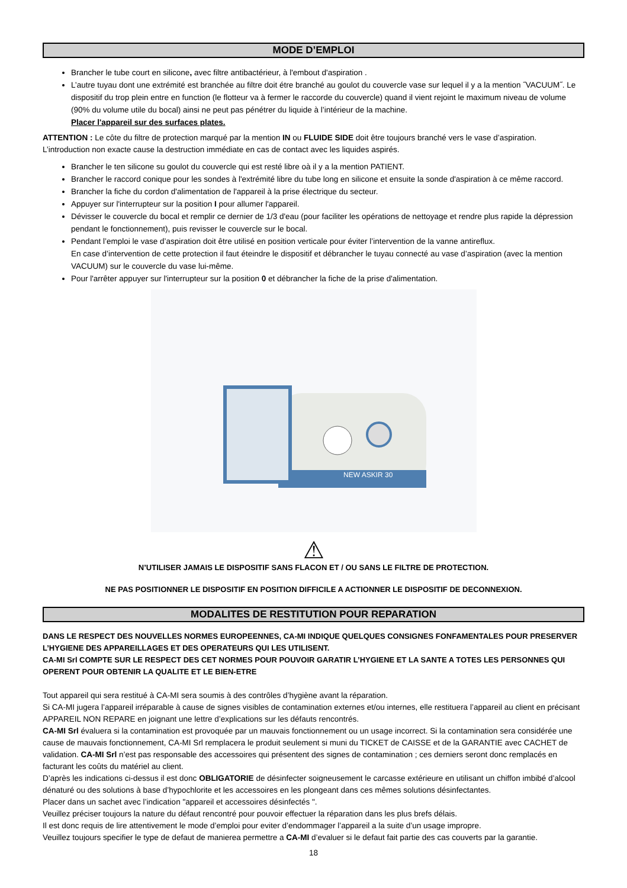MODE D’EMPLOI
Brancher le tube court en silicone, avec filtre antibactérieur, à l'embout d'aspiration .
L’autre tuyau dont une extrémité est branchée au filtre doit étre branché au goulot du couvercle vase sur lequel il y a la mention ˝VACUUM˝. Le dispositif du trop plein entre en function (le flotteur va à fermer le raccorde du couvercle) quand il vient rejoint le maximum niveau de volume (90% du volume utile du bocal) ainsi ne peut pas pénétrer du liquide à l’intérieur de la machine.
Placer l'appareil sur des surfaces plates.
ATTENTION : Le côte du filtre de protection marqué par la mention IN ou FLUIDE SIDE doit être toujours branché vers le vase d’aspiration. L’introduction non exacte cause la destruction immédiate en cas de contact avec les liquides aspirés.
Brancher le ten silicone su goulot du couvercle qui est resté libre oà il y a la mention PATIENT.
Brancher le raccord conique pour les sondes à l'extrémité libre du tube long en silicone et ensuite la sonde d'aspiration à ce même raccord.
Brancher la fiche du cordon d'alimentation de l'appareil à la prise électrique du secteur.
Appuyer sur l'interrupteur sur la position I pour allumer l'appareil.
Dévisser le couvercle du bocal et remplir ce dernier de 1/3 d'eau (pour faciliter les opérations de nettoyage et rendre plus rapide la dépression pendant le fonctionnement), puis revisser le couvercle sur le bocal.
Pendant l’emploi le vase d’aspiration doit être utilisé en position verticale pour éviter l’intervention de la vanne antireflux.
En case d’intervention de cette protection il faut éteindre le dispositif et débrancher le tuyau connecté au vase d’aspiration (avec la mention VACUUM) sur le couvercle du vase lui-même.
Pour l'arrêter appuyer sur l'interrupteur sur la position 0 et débrancher la fiche de la prise d'alimentation.
NEW ASKIR 30
⚠
N’UTILISER JAMAIS LE DISPOSITIF SANS FLACON ET / OU SANS LE FILTRE DE PROTECTION.
NE PAS POSITIONNER LE DISPOSITIF EN POSITION DIFFICILE A ACTIONNER LE DISPOSITIF DE DECONNEXION.
MODALITES DE RESTITUTION POUR REPARATION
DANS LE RESPECT DES NOUVELLES NORMES EUROPEENNES, CA-MI INDIQUE QUELQUES CONSIGNES FONFAMENTALES POUR PRESERVER L’HYGIENE DES APPAREILLAGES ET DES OPERATEURS QUI LES UTILISENT.
CA-MI Srl COMPTE SUR LE RESPECT DES CET NORMES POUR POUVOIR GARATIR L’HYGIENE ET LA SANTE A TOTES LES PERSONNES QUI OPERENT POUR OBTENIR LA QUALITE ET LE BIEN-ETRE
Tout appareil qui sera restitué à CA-MI sera soumis à des contrôles d’hygiène avant la réparation.
Si CA-MI jugera l’appareil irréparable à cause de signes visibles de contamination externes et/ou internes, elle restituera l’appareil au client en précisant APPAREIL NON REPARE en joignant une lettre d’explications sur les défauts rencontrés.
CA-MI Srl évaluera si la contamination est provoquée par un mauvais fonctionnement ou un usage incorrect. Si la contamination sera considérée une cause de mauvais fonctionnement, CA-MI Srl remplacera le produit seulement si muni du TICKET de CAISSE et de la GARANTIE avec CACHET de validation. CA-MI Srl n’est pas responsable des accessoires qui présentent des signes de contamination ; ces derniers seront donc remplacés en facturant les coûts du matériel au client.
D’après les indications ci-dessus il est donc OBLIGATORIE de désinfecter soigneusement le carcasse extérieure en utilisant un chiffon imbibé d’alcool dénaturé ou des solutions à base d’hypochlorite et les accessoires en les plongeant dans ces mêmes solutions désinfectantes.
Placer dans un sachet avec l’indication "appareil et accessoires désinfectés ".
Veuillez préciser toujours la nature du défaut rencontré pour pouvoir effectuer la réparation dans les plus brefs délais.
Il est donc requis de lire attentivement le mode d’emploi pour eviter d’endommager l’appareil a la suite d’un usage impropre.
Veuillez toujours specifier le type de defaut de manierea permettre a CA-MI d’evaluer si le defaut fait partie des cas couverts par la garantie.
18